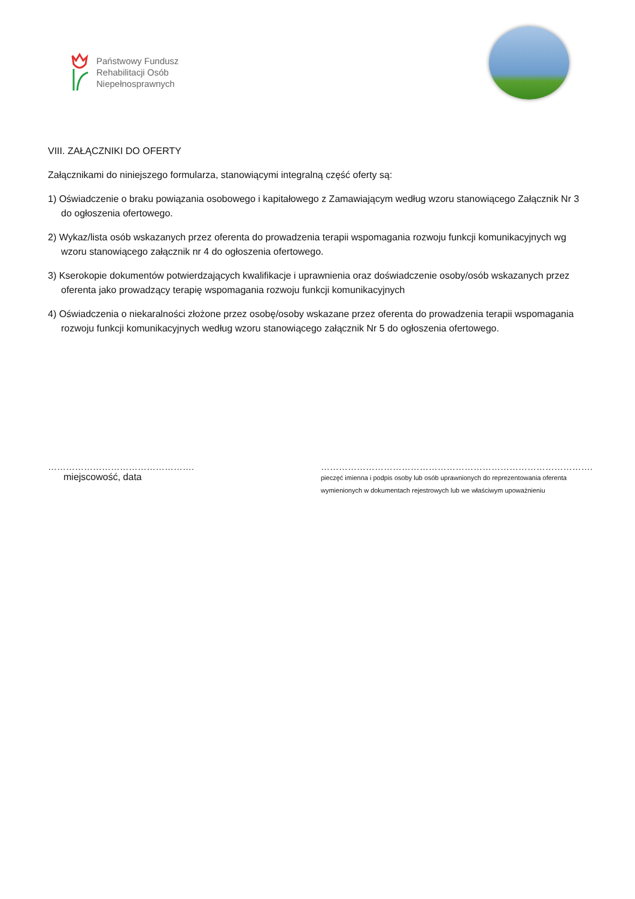Państwowy Fundusz
Rehabilitacji Osób
Niepełnosprawnych
VIII. ZAŁĄCZNIKI DO OFERTY
Załącznikami do niniejszego formularza, stanowiącymi integralną część oferty są:
1) Oświadczenie o braku powiązania osobowego i kapitałowego z Zamawiającym według wzoru stanowiącego Załącznik Nr 3 do ogłoszenia ofertowego.
2) Wykaz/lista osób wskazanych przez oferenta do prowadzenia terapii wspomagania rozwoju funkcji komunikacyjnych wg wzoru stanowiącego załącznik nr 4 do ogłoszenia ofertowego.
3) Kserokopie dokumentów potwierdzających kwalifikacje i uprawnienia oraz doświadczenie osoby/osób wskazanych przez oferenta jako prowadzący terapię wspomagania rozwoju funkcji komunikacyjnych
4) Oświadczenia o niekaralności złożone przez osobę/osoby wskazane przez oferenta do prowadzenia terapii wspomagania rozwoju funkcji komunikacyjnych według wzoru stanowiącego załącznik Nr 5 do ogłoszenia ofertowego.
………………………………………….
miejscowość, data
……………………………………………………………………………….
pieczęć imienna i podpis osoby lub osób uprawnionych do reprezentowania oferenta
wymienionych w dokumentach rejestrowych lub we właściwym upoważnieniu